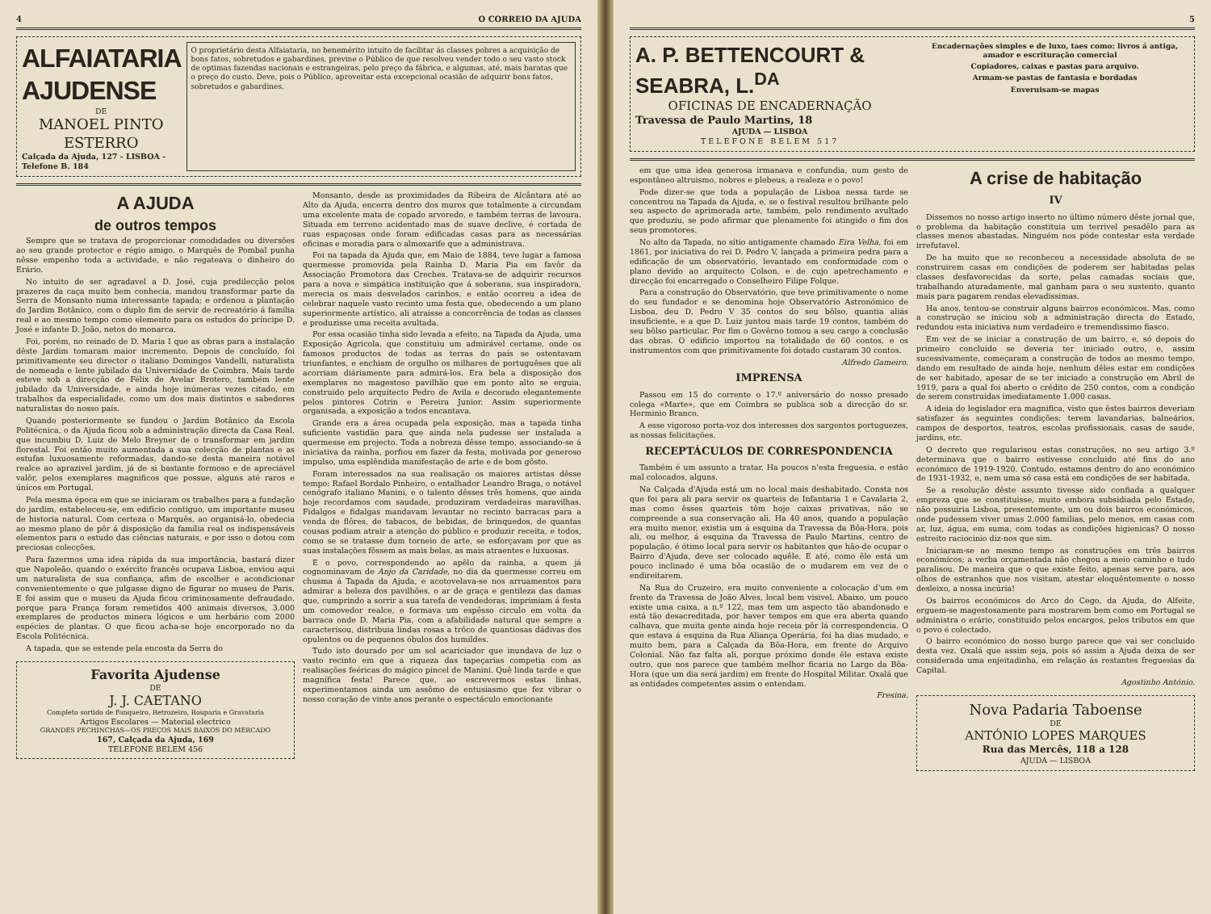4 O CORREIO DA AJUDA
ALFAIATARIA AJUDENSE
DE
MANOEL PINTO ESTERRO
Calçada da Ajuda, 127 - LISBOA - Telefone B. 184
O proprietário desta Alfaiataria, no benemérito intuito de facilitar ás classes pobres a acquisição de bons fatos, sobretudos e gabardines, previne o Público de que resolveu vender todo o seu vasto stock de optimas fazendas nacionais e estrangeiras, pelo preço da fábrica, e algumas, até, mais baratas que o preço do custo. Deve, pois o Público, aproveitar esta excepcional ocasião de adquirir bons fatos, sobretudos e gabardines.
A AJUDA
de outros tempos
Sempre que se tratava de proporcionar comodidades ou diversões ao seu grande protector e régio amigo, o Marquês de Pombal punha nêsse empenho toda a actividade, e não regateava o dinheiro do Erário.
No intuito de ser agradavel a D. José, cuja predilecção pelos prazeres da caça muito bem conhecia, mandou transformar parte da Serra de Monsanto numa interessante tapada; e ordenou a plantação do Jardim Botânico, com o duplo fim de servir de recreatório á família real e ao mesmo tempo como elemento para os estudos do príncipe D. José e infante D. João, netos do monarca.
Foi, porém, no reinado de D. Maria I que as obras para a instalação dêste Jardim tomaram maior incremento. Depois de concluído, foi primitivamente seu director o italiano Domingos Vandelli, naturalista de nomeada e lente jubilado da Universidade de Coimbra. Mais tarde esteve sob a direcção de Félix de Avelar Brotero, também lente jubilado da Universidade, e ainda hoje inúmeras vezes citado, em trabalhos da especialidade, como um dos mais distintos e sabedores naturalistas do nosso país.
Quando posteriormente se fundou o Jardim Botânico da Escola Politécnica, o da Ajuda ficou sob a administração directa da Casa Real, que incumbiu D. Luiz de Melo Breyner de o transformar em jardim florestal. Foi então muito aumentada a sua colecção de plantas e as estufas luxuosamente reformadas, dando-se desta maneira notável realce ao aprazivel jardim, já de si bastante formoso e de apreciável valôr, pelos exemplares magnificos que possue, alguns até raros e únicos em Portugal.
Pela mesma época em que se iniciaram os trabalhos para a fundação do jardim, estabeleceu-se, em edifício contiguo, um importante museu de historia natural. Com certeza o Marquês, ao organisá-lo, obedecia ao mesmo plano de pôr á disposição da família real os indispensáveis elementos para o estudo das ciências naturais, e por isso o dotou com preciosas colecções.
Para fazermos uma idea rápida da sua importância, bastará dizer que Napoleão, quando o exército francês ocupava Lisboa, enviou aqui um naturalista de sua confiança, afim de escolher e acondicionar convenientemente o que julgasse digno de figurar no museu de Paris. E foi assim que o museu da Ajuda ficou criminosamente defraudado, porque para França foram remetidos 400 animais diversos, 3.000 exemplares de productos minera lógicos e um herbário com 2000 espécies de plantas. O que ficou acha-se hoje encorporado no da Escola Politécnica.
A tapada, que se estende pela encosta da Serra do
Favorita Ajudense
DE
J. J. CAETANO
Completo sortido de Fanqueiro, Retrozeiro, Rouparia e Gravataria
Artigos Escolares — Material electrico
GRANDES PECHINCHAS—OS PREÇOS MAIS BAIXOS DO MERCADO
167, Calçada da Ajuda, 169
TELEFONE BELEM 456
Monsanto, desde as proximidades da Ribeira de Alcântara até ao Alto da Ajuda, encerra dentro dos muros que totalmente a circundam uma excelente mata de copado arvoredo, e também terras de lavoura. Situada em terreno acidentado mas de suave declive, é cortada de ruas espaçosas onde foram edificadas casas para as necessárias oficinas e moradia para o almoxarife que a administrava.
Foi na tapada da Ajuda que, em Maio de 1884, teve lugar a famosa quermesse promovida pela Rainha D. Maria Pia em favôr da Associação Promotora das Creches. Tratava-se de adquirir recursos para a nova e simpática instituição que á soberana, sua inspiradora, merecia os mais desvelados carinhos, e então ocorreu a idea de celebrar naquele vasto recinto uma festa que, obedecendo a um plano superiormente artístico, ali atraisse a concorrência de todas as classes e produzisse uma receita avultada.
Por essa ocasião tinha sido levada a efeito, na Tapada da Ajuda, uma Exposição Agricola, que constituiu um admirável certame, onde os famosos productos de todas as terras do país se ostentavam triunfantes, e enchiam de orgulho os milhares de portuguêses que ali acorriam diáriamente para admirá-los. Era bela a disposição dos exemplares no magestoso pavilhão que em ponto alto se erguia, construido pelo arquitecto Pedro de Avila e decorado elegantemente pelos pintores Cotrin e Pereira Junior. Assim superiormente organisada, a exposição a todos encantava.
Grande era a área ocupada pela exposição, mas a tapada tinha suficiente vastidão para que ainda nela pudesse ser instalada a quermesse em projecto. Toda a nobreza dêsse tempo, associando-se á iniciativa da rainha, porfiou em fazer da festa, motivada por generoso impulso, uma esplêndida manifestação de arte e de bom gôsto.
Foram interessados na sua realisação os maiores artistas dêsse tempo: Rafael Bordalo Pinheiro, o entalhador Leandro Braga, o notável cenógrafo italiano Manini, e o talento dêsses três homens, que ainda hoje recordamos com saudade, produziram verdadeiras maravilhas. Fidalgos e fidalgas mandavam levantar no recinto barracas para a venda de flôres, de tabacos, de bebidas, de brinquedos, de quantas cousas podiam atrair a atenção do público e produzir receita, e todos, como se se tratasse dum torneio de arte, se esforçavam por que as suas instalações fôssem as mais belas, as mais atraentes e luxuosas.
E o povo, correspondendo ao apêlo da rainha, a quem já cognominavam de Anjo da Caridade, no dia da quermesse correu em chusma á Tapada da Ajuda, e acotovelava-se nos arruamentos para admirar a beleza dos pavilhões, o ar de graça e gentileza das damas que, cumprindo a sorrir a sua tarefa de vendedoras, imprimiam á festa um comovedor realce, e formava um espêsso circulo em volta da barraca onde D. Maria Pia, com a afabilidade natural que sempre a caracterisou, distribuia lindas rosas a trôco de quantiosas dádivas dos opulentos ou de pequenos óbulos dos humildes.
Tudo isto dourado por um sol acariciador que inundava de luz o vasto recinto em que a riqueza das tapeçarias competia com as realisações feéricas do mágico pincel de Manini. Quê linda tarde e que magnífica festa! Parece que, ao escrevermos estas linhas, experimentamos ainda um assômo de entusiasmo que fez vibrar o nosso coração de vinte anos perante o espectáculo emocionante
5
A. P. BETTENCOURT & SEABRA, L.<sup>DA</sup>
OFICINAS DE ENCADERNAÇÃO
Travessa de Paulo Martins, 18
AJUDA — LISBOA
TELEFONE BELEM 517
Encadernações simples e de luxo, taes como: livros á antiga, amador e escrituração comercial
Copiadores, caixas e pastas para arquivo.
Armam-se pastas de fantasia e bordadas
Enveruisam-se mapas
em que uma idea generosa irmanava e confundia, num gesto de espontâneo altruismo, nobres e plebeus, a realeza e o povo!
Pode dizer-se que toda a população de Lisboa nessa tarde se concentrou na Tapada da Ajuda, e, se o festival resultou brilhante pelo seu aspecto de aprimorada arte, também, pelo rendimento avultado que produziu, se pode afirmar que plenamente foi atingido o fim dos seus promotores.
No alto da Tapada, no sítio antigamente chamado Eira Velha, foi em 1861, por iniciativa do rei D. Pedro V, lançada a primeira pedra para a edificação de um observatório, levantado em conformidade com o plano devido ao arquitecto Colson, e de cujo apetrechamento e direcção foi encarregado o Conselheiro Filipe Folque.
Para a construção do Observatório, que teve primitivamente o nome do seu fundador e se denomina hoje Observatório Astronómico de Lisboa, deu D. Pedro V 35 contos do seu bôlso, quantia aliás insuficiente, e a que D. Luiz juntou mais tarde 19 contos, também do seu bôlso particular. Por fim o Govêrno tomou a seu cargo a conclusão das obras. O edificio importou na totalidade de 60 contos, e os instrumentos com que primitivamente foi dotado custaram 30 contos.
Alfredo Gameiro.
IMPRENSA
Passou em 15 do corrente o 17.º aniversário do nosso presado colega «Marte», que em Coimbra se publica sob a direcção do sr. Herminio Branco.
A esse vigoroso porta-voz dos interesses dos sargentos portuguezes, as nossas felicitações.
RECEPTÁCULOS DE CORRESPONDENCIA
Também é um assunto a tratar. Ha poucos n'esta freguesia, e estão mal colocados, alguns.
Na Calçada d'Ajuda está um no local mais deshabitado. Consta nos que foi para ali para servir os quarteis de Infantaria 1 e Cavalaria 2, mas como êsses quarteis têm hoje caixas privativas, não se compreende a sua conservação ali. Ha 40 anos, quando a população era muito menor, existia um á esquina da Travessa da Bôa-Hora, pois ali, ou melhor, á esquina da Travessa de Paulo Martins, centro de população, é ótimo local para servir os habitantes que hão-de ocupar o Bairro d'Ajuda, deve ser colocado aquêle. E até, como êle está um pouco inclinado é uma bôa ocasião de o mudarem em vez de o endireitarem.
Na Rua do Cruzeiro, era muito conveniente a colocação d'um em frente da Travessa de João Alves, local bem visivel. Abaixo, um pouco existe uma caixa, a n.º 122, mas tem um aspecto tão abandonado e está tão desacreditada, por haver tempos em que era aberta quando calhava, que muita gente ainda hoje receia pôr lá correspondencia. O que estava á esquina da Rua Aliança Operária, foi ha dias mudado, e muito bem, para a Calçada da Bôa-Hora, em frente do Arquivo Colonial. Não faz falta ali, porque próximo donde êle estava existe outro, que nos parece que também melhor ficaria no Largo da Bôa-Hora (que um dia será jardim) em frente do Hospital Militar. Oxalá que as entidades competentes assim o entendam.
Fresina.
A crise de habitação
IV
Dissemos no nosso artigo inserto no último número dêste jornal que, o problema da habitação constituia um terrivel pesadêlo para as classes menos abastadas. Ninguém nos póde contestar esta verdade irrefutavel.
De ha muito que se reconheceu a necessidade absoluta de se construirem casas em condições de poderem ser habitadas pelas classes desfavorecidas da sorte, pelas camadas sociais que, trabalhando aturadamente, mal ganham para o seu sustento, quanto mais para pagarem rendas elevadissimas.
Ha anos, tentou-se construir alguns bairros económicos. Mas, como a construção se iniciou sob a administração directa do Estado, redundou esta iniciativa num verdadeiro e tremendissimo fiasco.
Em vez de se iniciar a construção de um bairro, e, só depois do primeiro concluido se deveria ter iniciado outro, e, assim sucessivamente, começaram a construção de todos ao mesmo tempo, dando em resultado de ainda hoje, nenhum dêles estar em condições de ser habitado, apesar de se ter iniciado a construção em Abril de 1919, para a qual foi aberto o crédito de 250 contos, com a condição de serem construidas imediatamente 1.000 casas.
A ideia do legislador era magnifica, visto que êstes bairros deveriam satisfazer ás seguintes condições: terem lavandarias, balneários, campos de desportos, teatros, escolas profissionais, casas de saude, jardins, etc.
O decreto que regularisou estas construções, no seu artigo 3.º determinava que o bairro estivesse concluido até fins do ano económico de 1919-1920. Contudo, estamos dentro do ano económico de 1931-1932, e, nem uma só casa está em condições de ser habitada.
Se a resolução dêste assunto tivesse sido confiada a qualquer empreza que se constituisse, muito embora subsidiada pelo Estado, não possuiria Lisboa, presentemente, um ou dois bairros económicos, onde pudessem viver umas 2.000 familias, pelo menos, em casas com ar, luz, água, em suma, com todas as condições higienicas? O nosso estreito raciocinio diz-nos que sim.
Iniciaram-se ao mesmo tempo as construções em três bairros económicos; a verba orçamentada não chegou a meio caminho e tudo paralisou. De maneira que o que existe feito, apenas serve para, aos olhos de estranhos que nos visitam, atestar eloquêntemente o nosso desleixo, a nossa incúria!
Os bairros económicos do Arco do Cego, da Ajuda, do Alfeite, erguem-se magestosamente para mostrarem bem como em Portugal se administra o erário, constituido pelos encargos, pelos tributos em que o povo é colectado.
O bairro económico do nosso burgo parece que vai ser concluido desta vez. Oxalá que assim seja, pois só assim a Ajuda deixa de ser considerada uma enjeitadinha, em relação ás restantes freguesias da Capital.
Agostinho António.
Nova Padaria Taboense
DE
ANTÓNIO LOPES MARQUES
Rua das Mercês, 118 a 128
AJUDA — LISBOA